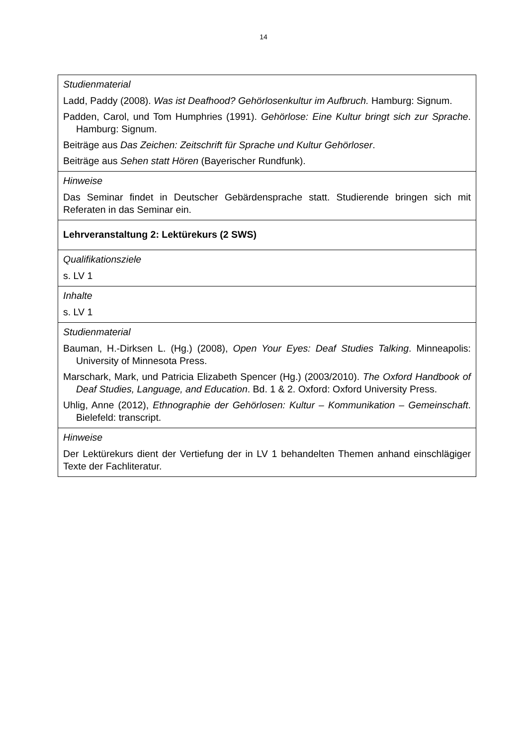14
| Studienmaterial Ladd, Paddy (2008). Was ist Deafhood? Gehörlosenkultur im Aufbruch. Hamburg: Signum. Padden, Carol, und Tom Humphries (1991). Gehörlose: Eine Kultur bringt sich zur Sprache . Hamburg: Signum. Beiträge aus Das Zeichen: Zeitschrift für Sprache und Kultur Gehörloser . Beiträge aus Sehen statt Hören (Bayerischer Rundfunk). |
| Hinweise Das Seminar findet in Deutscher Gebärdensprache statt. Studierende bringen sich mit Referaten in das Seminar ein. |
| Lehrveranstaltung 2: Lektürekurs (2 SWS) |
| Qualifikationsziele s. LV 1 |
| Inhalte s. LV 1 |
| Studienmaterial Bauman, H.-Dirksen L. (Hg.) (2008), Open Your Eyes: Deaf Studies Talking . Minneapolis: University of Minnesota Press. Marschark, Mark, und Patricia Elizabeth Spencer (Hg.) (2003/2010). The Oxford Handbook of Deaf Studies, Language, and Education . Bd. 1 & 2. Oxford: Oxford University Press. Uhlig, Anne (2012), Ethnographie der Gehörlosen: Kultur – Kommunikation – Gemeinschaft . Bielefeld: transcript. |
| Hinweise Der Lektürekurs dient der Vertiefung der in LV 1 behandelten Themen anhand einschlägiger Texte der Fachliteratur. |